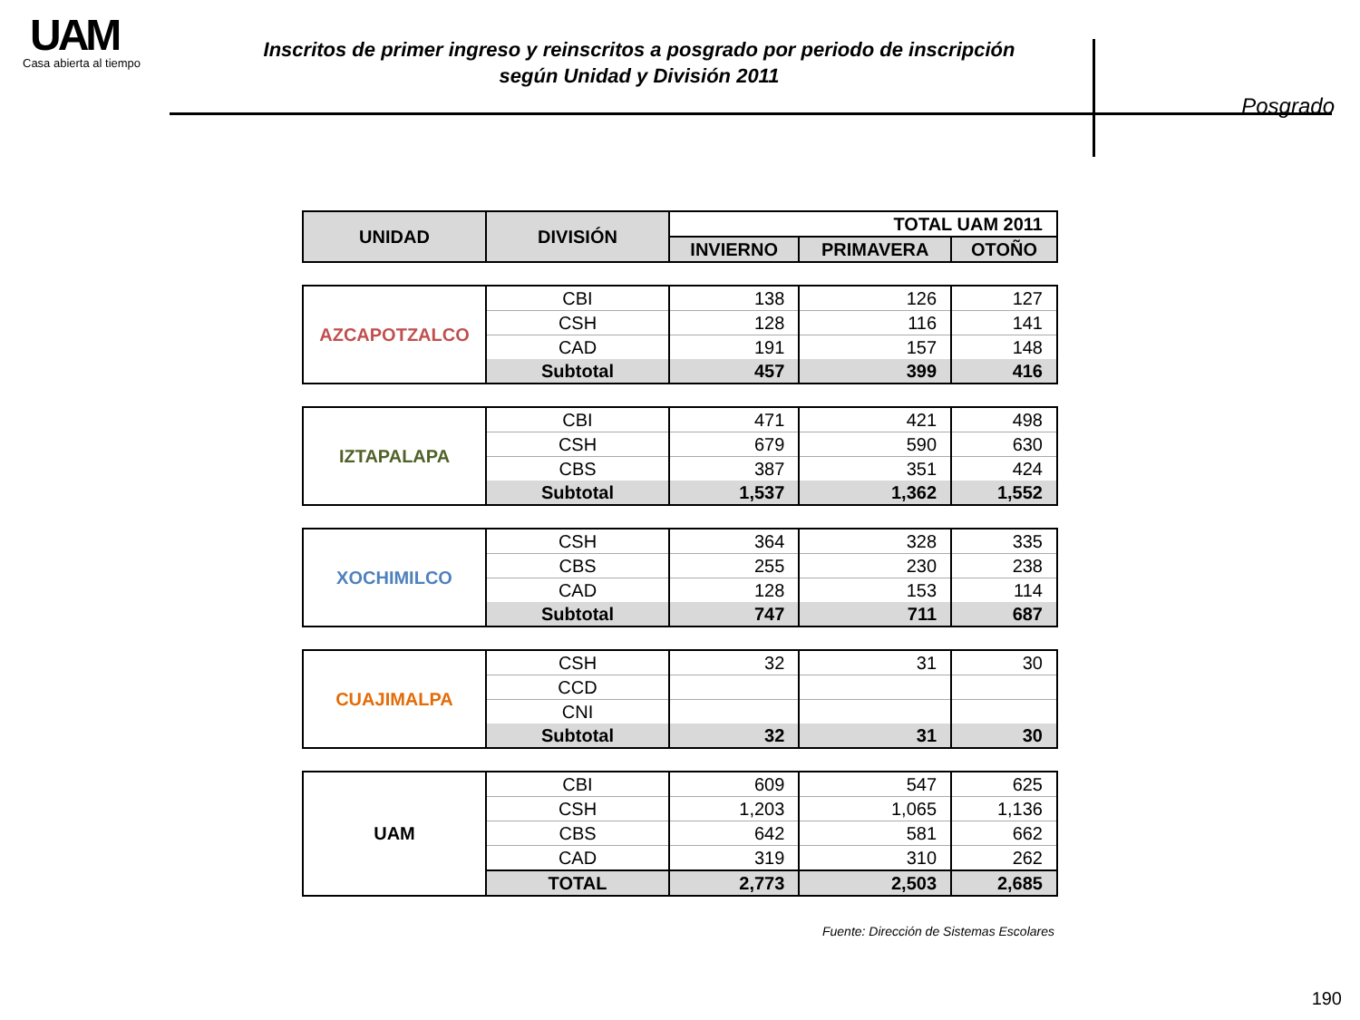UAM
Casa abierta al tiempo
Inscritos de primer ingreso y reinscritos a posgrado por periodo de inscripción
según Unidad y División 2011
Posgrado
| UNIDAD | DIVISIÓN | TOTAL UAM 2011 | | |
| --- | --- | --- | --- | --- |
| | | INVIERNO | PRIMAVERA | OTOÑO |
| AZCAPOTZALCO | CBI | 138 | 126 | 127 |
| | CSH | 128 | 116 | 141 |
| | CAD | 191 | 157 | 148 |
| | Subtotal | 457 | 399 | 416 |
| IZTAPALAPA | CBI | 471 | 421 | 498 |
| | CSH | 679 | 590 | 630 |
| | CBS | 387 | 351 | 424 |
| | Subtotal | 1,537 | 1,362 | 1,552 |
| XOCHIMILCO | CSH | 364 | 328 | 335 |
| | CBS | 255 | 230 | 238 |
| | CAD | 128 | 153 | 114 |
| | Subtotal | 747 | 711 | 687 |
| CUAJIMALPA | CSH | 32 | 31 | 30 |
| | CCD | | | |
| | CNI | | | |
| | Subtotal | 32 | 31 | 30 |
| UAM | CBI | 609 | 547 | 625 |
| | CSH | 1,203 | 1,065 | 1,136 |
| | CBS | 642 | 581 | 662 |
| | CAD | 319 | 310 | 262 |
| | TOTAL | 2,773 | 2,503 | 2,685 |
Fuente: Dirección de Sistemas Escolares
190